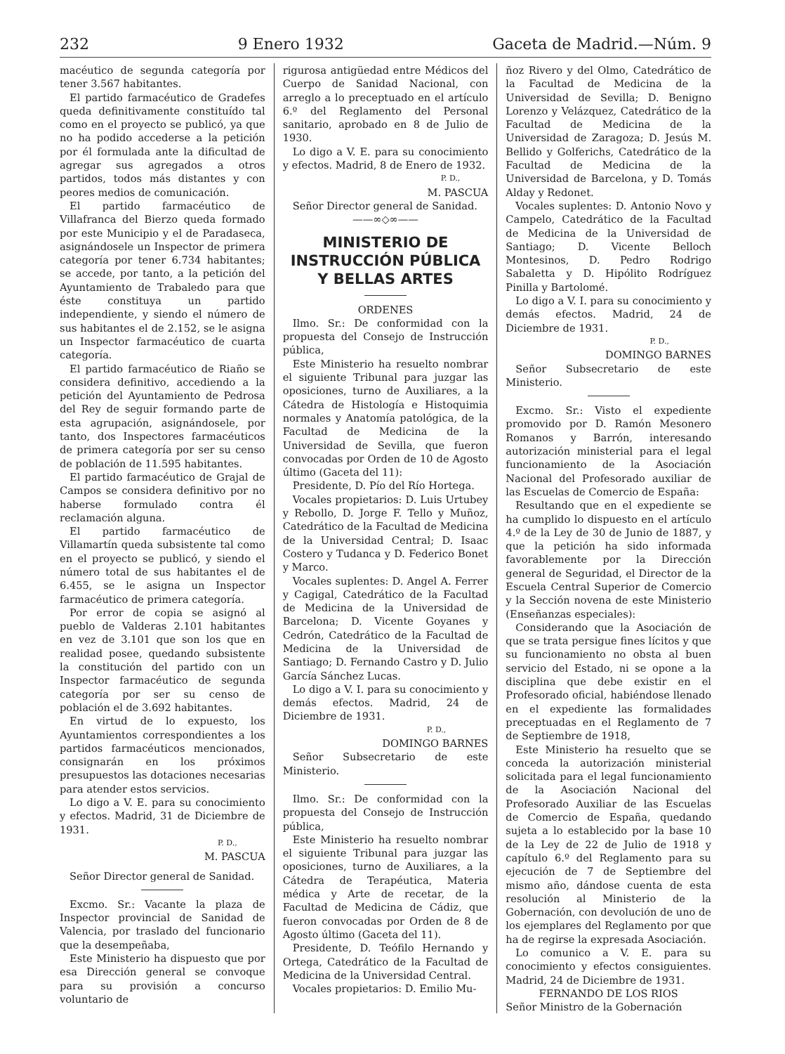232 9 Enero 1932 Gaceta de Madrid.—Núm. 9
macéutico de segunda categoría por tener 3.567 habitantes.
El partido farmacéutico de Gradefes queda definitivamente constituído tal como en el proyecto se publicó, ya que no ha podido accederse a la petición por él formulada ante la dificultad de agregar sus agregados a otros partidos, todos más distantes y con peores medios de comunicación.
El partido farmacéutico de Villafranca del Bierzo queda formado por este Municipio y el de Paradaseca, asignándosele un Inspector de primera categoría por tener 6.734 habitantes; se accede, por tanto, a la petición del Ayuntamiento de Trabaledo para que éste constituya un partido independiente, y siendo el número de sus habitantes el de 2.152, se le asigna un Inspector farmacéutico de cuarta categoría.
El partido farmacéutico de Riaño se considera definitivo, accediendo a la petición del Ayuntamiento de Pedrosa del Rey de seguir formando parte de esta agrupación, asignándosele, por tanto, dos Inspectores farmacéuticos de primera categoría por ser su censo de población de 11.595 habitantes.
El partido farmacéutico de Grajal de Campos se considera definitivo por no haberse formulado contra él reclamación alguna.
El partido farmacéutico de Villamartín queda subsistente tal como en el proyecto se publicó, y siendo el número total de sus habitantes el de 6.455, se le asigna un Inspector farmacéutico de primera categoría.
Por error de copia se asignó al pueblo de Valderas 2.101 habitantes en vez de 3.101 que son los que en realidad posee, quedando subsistente la constitución del partido con un Inspector farmacéutico de segunda categoría por ser su censo de población el de 3.692 habitantes.
En virtud de lo expuesto, los Ayuntamientos correspondientes a los partidos farmacéuticos mencionados, consignarán en los próximos presupuestos las dotaciones necesarias para atender estos servicios.
Lo digo a V. E. para su conocimiento y efectos. Madrid, 31 de Diciembre de 1931.
P. D.,
M. PASCUA
Señor Director general de Sanidad.
Excmo. Sr.: Vacante la plaza de Inspector provincial de Sanidad de Valencia, por traslado del funcionario que la desempeñaba,
Este Ministerio ha dispuesto que por esa Dirección general se convoque para su provisión a concurso voluntario de
rigurosa antigüedad entre Médicos del Cuerpo de Sanidad Nacional, con arreglo a lo preceptuado en el artículo 6.º del Reglamento del Personal sanitario, aprobado en 8 de Julio de 1930.
Lo digo a V. E. para su conocimiento y efectos. Madrid, 8 de Enero de 1932.
P. D.,
M. PASCUA
Señor Director general de Sanidad.
——∞◇∞——
MINISTERIO DE INSTRUCCIÓN PÚBLICA Y BELLAS ARTES
ORDENES
Ilmo. Sr.: De conformidad con la propuesta del Consejo de Instrucción pública,
Este Ministerio ha resuelto nombrar el siguiente Tribunal para juzgar las oposiciones, turno de Auxiliares, a la Cátedra de Histología e Histoquimia normales y Anatomía patológica, de la Facultad de Medicina de la Universidad de Sevilla, que fueron convocadas por Orden de 10 de Agosto último (Gaceta del 11):
Presidente, D. Pío del Río Hortega.
Vocales propietarios: D. Luis Urtubey y Rebollo, D. Jorge F. Tello y Muñoz, Catedrático de la Facultad de Medicina de la Universidad Central; D. Isaac Costero y Tudanca y D. Federico Bonet y Marco.
Vocales suplentes: D. Angel A. Ferrer y Cagigal, Catedrático de la Facultad de Medicina de la Universidad de Barcelona; D. Vicente Goyanes y Cedrón, Catedrático de la Facultad de Medicina de la Universidad de Santiago; D. Fernando Castro y D. Julio García Sánchez Lucas.
Lo digo a V. I. para su conocimiento y demás efectos. Madrid, 24 de Diciembre de 1931.
P. D.,
DOMINGO BARNES
Señor Subsecretario de este Ministerio.
Ilmo. Sr.: De conformidad con la propuesta del Consejo de Instrucción pública,
Este Ministerio ha resuelto nombrar el siguiente Tribunal para juzgar las oposiciones, turno de Auxiliares, a la Cátedra de Terapéutica, Materia médica y Arte de recetar, de la Facultad de Medicina de Cádiz, que fueron convocadas por Orden de 8 de Agosto último (Gaceta del 11).
Presidente, D. Teófilo Hernando y Ortega, Catedrático de la Facultad de Medicina de la Universidad Central.
Vocales propietarios: D. Emilio Mu-
ñoz Rivero y del Olmo, Catedrático de la Facultad de Medicina de la Universidad de Sevilla; D. Benigno Lorenzo y Velázquez, Catedrático de la Facultad de Medicina de la Universidad de Zaragoza; D. Jesús M. Bellido y Golferichs, Catedrático de la Facultad de Medicina de la Universidad de Barcelona, y D. Tomás Alday y Redonet.
Vocales suplentes: D. Antonio Novo y Campelo, Catedrático de la Facultad de Medicina de la Universidad de Santiago; D. Vicente Belloch Montesinos, D. Pedro Rodrigo Sabaletta y D. Hipólito Rodríguez Pinilla y Bartolomé.
Lo digo a V. I. para su conocimiento y demás efectos. Madrid, 24 de Diciembre de 1931.
P. D.,
DOMINGO BARNES
Señor Subsecretario de este Ministerio.
Excmo. Sr.: Visto el expediente promovido por D. Ramón Mesonero Romanos y Barrón, interesando autorización ministerial para el legal funcionamiento de la Asociación Nacional del Profesorado auxiliar de las Escuelas de Comercio de España:
Resultando que en el expediente se ha cumplido lo dispuesto en el artículo 4.º de la Ley de 30 de Junio de 1887, y que la petición ha sido informada favorablemente por la Dirección general de Seguridad, el Director de la Escuela Central Superior de Comercio y la Sección novena de este Ministerio (Enseñanzas especiales):
Considerando que la Asociación de que se trata persigue fines lícitos y que su funcionamiento no obsta al buen servicio del Estado, ni se opone a la disciplina que debe existir en el Profesorado oficial, habiéndose llenado en el expediente las formalidades preceptuadas en el Reglamento de 7 de Septiembre de 1918,
Este Ministerio ha resuelto que se conceda la autorización ministerial solicitada para el legal funcionamiento de la Asociación Nacional del Profesorado Auxiliar de las Escuelas de Comercio de España, quedando sujeta a lo establecido por la base 10 de la Ley de 22 de Julio de 1918 y capítulo 6.º del Reglamento para su ejecución de 7 de Septiembre del mismo año, dándose cuenta de esta resolución al Ministerio de la Gobernación, con devolución de uno de los ejemplares del Reglamento por que ha de regirse la expresada Asociación.
Lo comunico a V. E. para su conocimiento y efectos consiguientes. Madrid, 24 de Diciembre de 1931.
FERNANDO DE LOS RIOS
Señor Ministro de la Gobernación